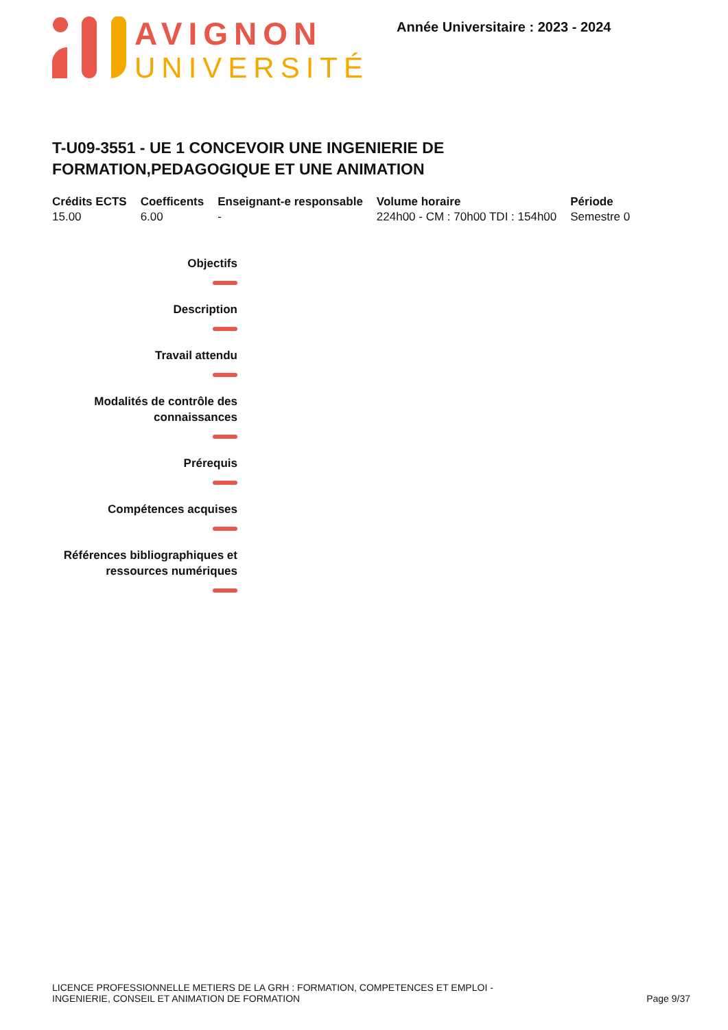AVIGNON
UNIVERSITÉ
Année Universitaire : 2023 - 2024
T-U09-3551 - UE 1 CONCEVOIR UNE INGENIERIE DE FORMATION,PEDAGOGIQUE ET UNE ANIMATION
| Crédits ECTS | Coefficents | Enseignant-e responsable | Volume horaire | Période |
| --- | --- | --- | --- | --- |
| 15.00 | 6.00 | - | 224h00 - CM : 70h00 TDI : 154h00 | Semestre 0 |
Objectifs
Description
Travail attendu
Modalités de contrôle des connaissances
Prérequis
Compétences acquises
Références bibliographiques et ressources numériques
LICENCE PROFESSIONNELLE METIERS DE LA GRH : FORMATION, COMPETENCES ET EMPLOI - INGENIERIE, CONSEIL ET ANIMATION DE FORMATION
Page 9/37